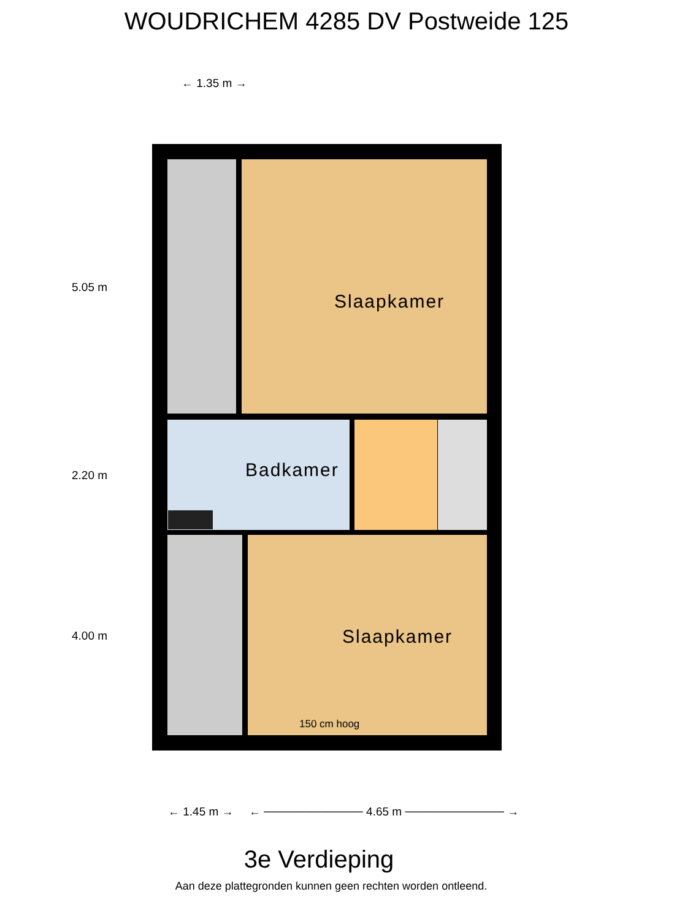WOUDRICHEM 4285 DV Postweide 125
← 1.35 m →
5.05 m
Slaapkamer
Badkamer
2.20 m
4.00 m Slaapkamer
150 cm hoog
← 1.45 m →
← ──────────── 4.65 m ──────────── →
3e Verdieping
Aan deze plattegronden kunnen geen rechten worden ontleend.